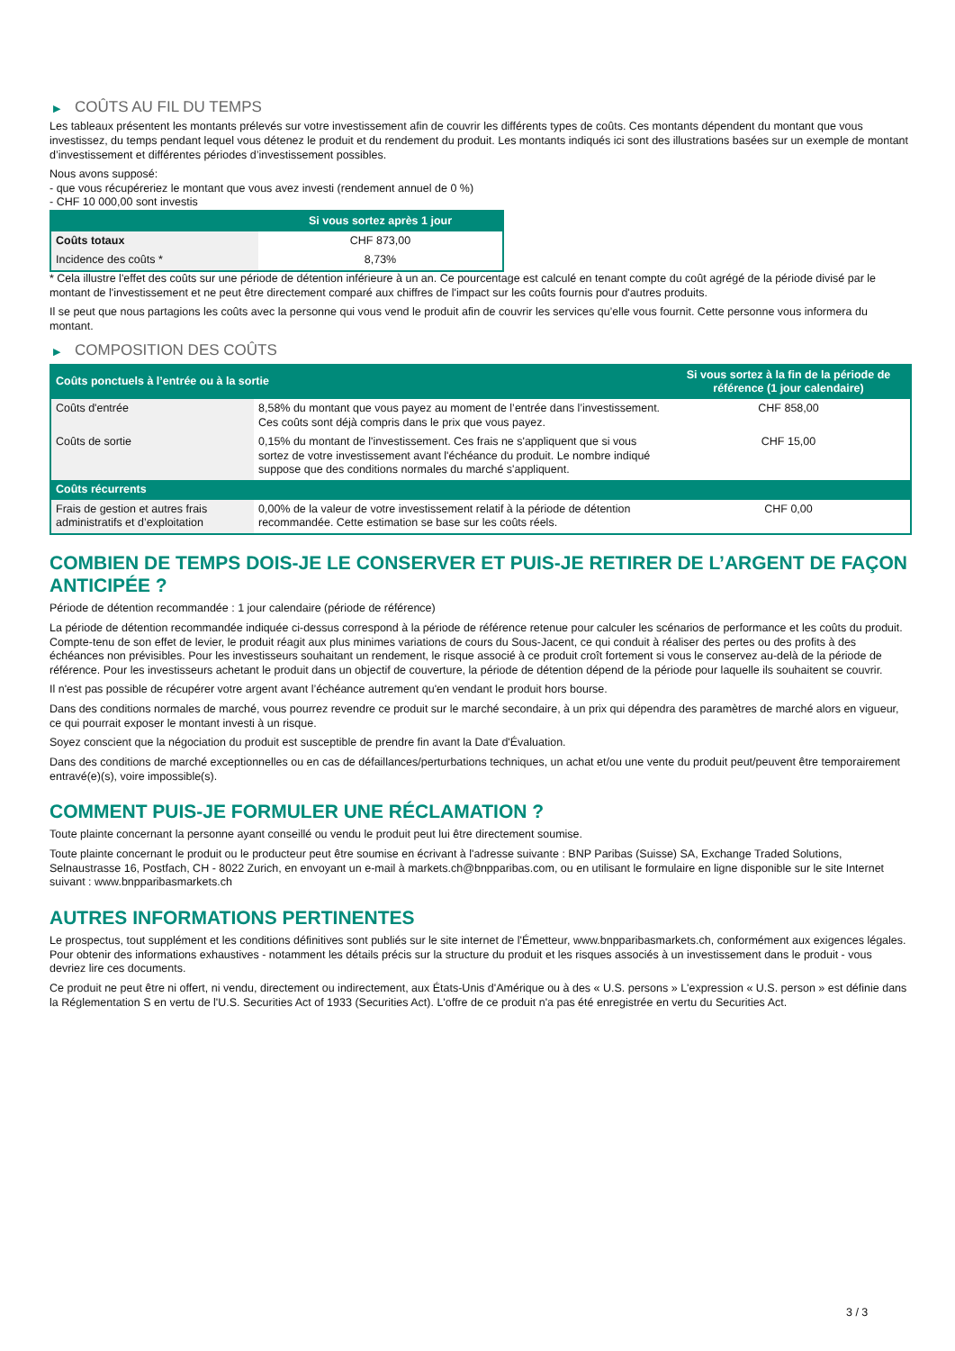▶ COÛTS AU FIL DU TEMPS
Les tableaux présentent les montants prélevés sur votre investissement afin de couvrir les différents types de coûts. Ces montants dépendent du montant que vous investissez, du temps pendant lequel vous détenez le produit et du rendement du produit. Les montants indiqués ici sont des illustrations basées sur un exemple de montant d’investissement et différentes périodes d’investissement possibles.
Nous avons supposé:
- que vous récupéreriez le montant que vous avez investi (rendement annuel de 0 %)
- CHF 10 000,00 sont investis
| | Si vous sortez après 1 jour |
| --- | --- |
| Coûts totaux | CHF 873,00 |
| Incidence des coûts * | 8,73% |
* Cela illustre l'effet des coûts sur une période de détention inférieure à un an. Ce pourcentage est calculé en tenant compte du coût agrégé de la période divisé par le montant de l'investissement et ne peut être directement comparé aux chiffres de l'impact sur les coûts fournis pour d'autres produits.
Il se peut que nous partagions les coûts avec la personne qui vous vend le produit afin de couvrir les services qu’elle vous fournit. Cette personne vous informera du montant.
▶ COMPOSITION DES COÛTS
| Coûts ponctuels à l’entrée ou à la sortie | | Si vous sortez à la fin de la période de référence (1 jour calendaire) |
| --- | --- | --- |
| Coûts d'entrée | 8,58% du montant que vous payez au moment de l’entrée dans l’investissement. Ces coûts sont déjà compris dans le prix que vous payez. | CHF 858,00 |
| Coûts de sortie | 0,15% du montant de l'investissement. Ces frais ne s'appliquent que si vous sortez de votre investissement avant l'échéance du produit. Le nombre indiqué suppose que des conditions normales du marché s'appliquent. | CHF 15,00 |
| Coûts récurrents | | |
| Frais de gestion et autres frais administratifs et d’exploitation | 0,00% de la valeur de votre investissement relatif à la période de détention recommandée. Cette estimation se base sur les coûts réels. | CHF 0,00 |
COMBIEN DE TEMPS DOIS-JE LE CONSERVER ET PUIS-JE RETIRER DE L’ARGENT DE FAÇON ANTICIPÉE ?
Période de détention recommandée : 1 jour calendaire (période de référence)
La période de détention recommandée indiquée ci-dessus correspond à la période de référence retenue pour calculer les scénarios de performance et les coûts du produit. Compte-tenu de son effet de levier, le produit réagit aux plus minimes variations de cours du Sous-Jacent, ce qui conduit à réaliser des pertes ou des profits à des échéances non prévisibles. Pour les investisseurs souhaitant un rendement, le risque associé à ce produit croît fortement si vous le conservez au-delà de la période de référence. Pour les investisseurs achetant le produit dans un objectif de couverture, la période de détention dépend de la période pour laquelle ils souhaitent se couvrir.
Il n'est pas possible de récupérer votre argent avant l’échéance autrement qu'en vendant le produit hors bourse.
Dans des conditions normales de marché, vous pourrez revendre ce produit sur le marché secondaire, à un prix qui dépendra des paramètres de marché alors en vigueur, ce qui pourrait exposer le montant investi à un risque.
Soyez conscient que la négociation du produit est susceptible de prendre fin avant la Date d'Évaluation.
Dans des conditions de marché exceptionnelles ou en cas de défaillances/perturbations techniques, un achat et/ou une vente du produit peut/peuvent être temporairement entravé(e)(s), voire impossible(s).
COMMENT PUIS-JE FORMULER UNE RÉCLAMATION ?
Toute plainte concernant la personne ayant conseillé ou vendu le produit peut lui être directement soumise.
Toute plainte concernant le produit ou le producteur peut être soumise en écrivant à l'adresse suivante : BNP Paribas (Suisse) SA, Exchange Traded Solutions, Selnaustrasse 16, Postfach, CH - 8022 Zurich, en envoyant un e-mail à markets.ch@bnpparibas.com, ou en utilisant le formulaire en ligne disponible sur le site Internet suivant : www.bnpparibasmarkets.ch
AUTRES INFORMATIONS PERTINENTES
Le prospectus, tout supplément et les conditions définitives sont publiés sur le site internet de l'Émetteur, www.bnpparibasmarkets.ch, conformément aux exigences légales. Pour obtenir des informations exhaustives - notamment les détails précis sur la structure du produit et les risques associés à un investissement dans le produit - vous devriez lire ces documents.
Ce produit ne peut être ni offert, ni vendu, directement ou indirectement, aux États-Unis d'Amérique ou à des « U.S. persons » L'expression « U.S. person » est définie dans la Réglementation S en vertu de l'U.S. Securities Act of 1933 (Securities Act). L'offre de ce produit n'a pas été enregistrée en vertu du Securities Act.
3 / 3